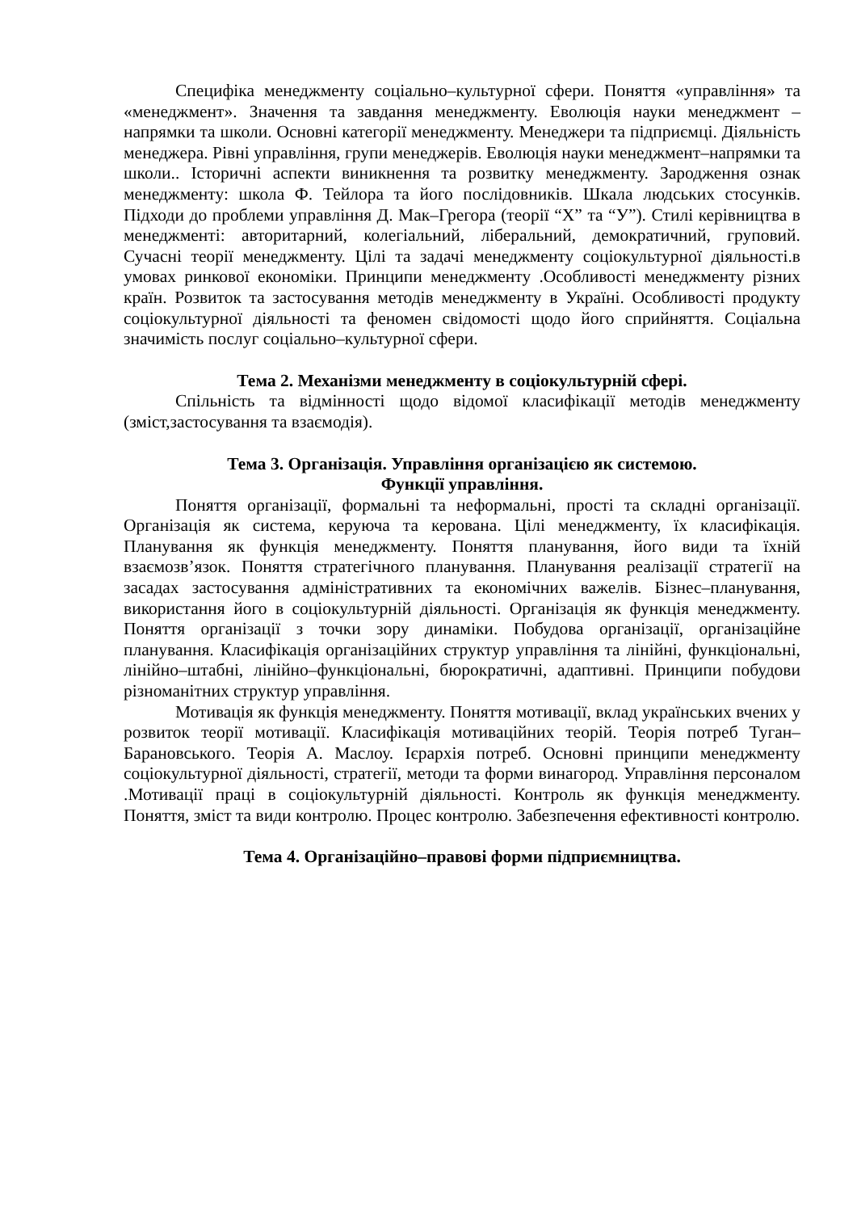Специфіка менеджменту соціально–культурної сфери. Поняття «управління» та «менеджмент». Значення та завдання менеджменту. Еволюція науки менеджмент – напрямки та школи. Основні категорії менеджменту. Менеджери та підприємці. Діяльність менеджера. Рівні управління, групи менеджерів. Еволюція науки менеджмент–напрямки та школи.. Історичні аспекти виникнення та розвитку менеджменту. Зародження ознак менеджменту: школа Ф. Тейлора та його послідовників. Шкала людських стосунків. Підходи до проблеми управління Д. Мак–Грегора (теорії “Х” та “У”). Стилі керівництва в менеджменті: авторитарний, колегіальний, ліберальний, демократичний, груповий. Сучасні теорії менеджменту. Цілі та задачі менеджменту соціокультурної діяльності.в умовах ринкової економіки. Принципи менеджменту .Особливості менеджменту різних країн. Розвиток та застосування методів менеджменту в Україні. Особливості продукту соціокультурної діяльності та феномен свідомості щодо його сприйняття. Соціальна значимість послуг соціально–культурної сфери.
Тема 2. Механізми менеджменту в соціокультурній сфері.
Спільність та відмінності щодо відомої класифікації методів менеджменту (зміст,застосування та взаємодія).
Тема 3. Організація. Управління організацією як системою.
Функції управління.
Поняття організації, формальні та неформальні, прості та складні організації. Організація як система, керуюча та керована. Цілі менеджменту, їх класифікація. Планування як функція менеджменту. Поняття планування, його види та їхній взаємозв’язок. Поняття стратегічного планування. Планування реалізації стратегії на засадах застосування адміністративних та економічних важелів. Бізнес–планування, використання його в соціокультурній діяльності. Організація як функція менеджменту. Поняття організації з точки зору динаміки. Побудова організації, організаційне планування. Класифікація організаційних структур управління та лінійні, функціональні, лінійно–штабні, лінійно–функціональні, бюрократичні, адаптивні. Принципи побудови різноманітних структур управління.
Мотивація як функція менеджменту. Поняття мотивації, вклад українських вчених у розвиток теорії мотивації. Класифікація мотиваційних теорій. Теорія потреб Туган–Барановського. Теорія А. Маслоу. Ієрархія потреб. Основні принципи менеджменту соціокультурної діяльності, стратегії, методи та форми винагород. Управління персоналом .Мотивації праці в соціокультурній діяльності. Контроль як функція менеджменту. Поняття, зміст та види контролю. Процес контролю. Забезпечення ефективності контролю.
Тема 4. Організаційно–правові форми підприємництва.